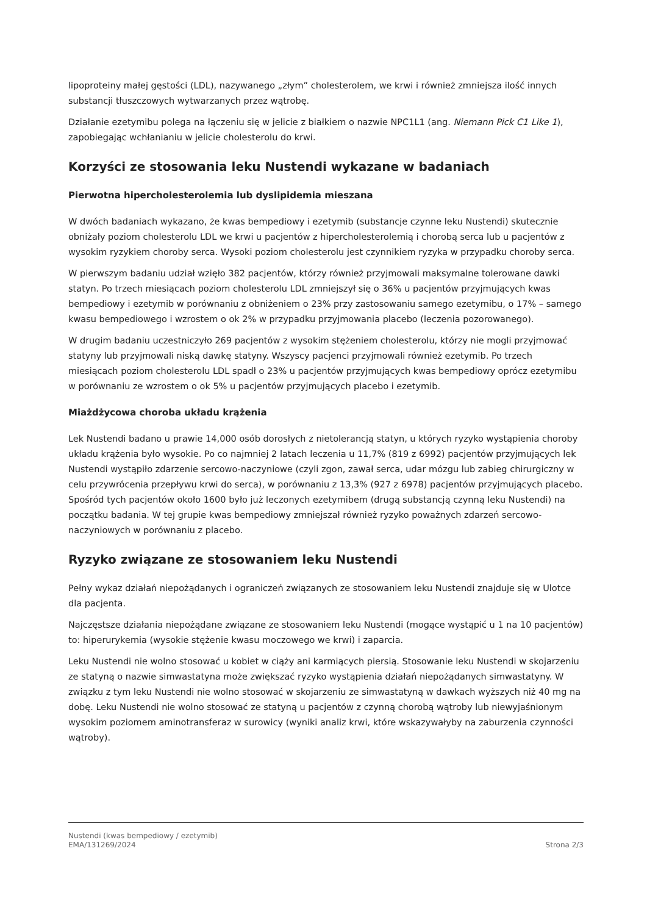lipoproteiny małej gęstości (LDL), nazywanego „złym” cholesterolem, we krwi i również zmniejsza ilość innych substancji tłuszczowych wytwarzanych przez wątrobę.
Działanie ezetymibu polega na łączeniu się w jelicie z białkiem o nazwie NPC1L1 (ang. Niemann Pick C1 Like 1), zapobiegając wchłanianiu w jelicie cholesterolu do krwi.
Korzyści ze stosowania leku Nustendi wykazane w badaniach
Pierwotna hipercholesterolemia lub dyslipidemia mieszana
W dwóch badaniach wykazano, że kwas bempediowy i ezetymib (substancje czynne leku Nustendi) skutecznie obniżały poziom cholesterolu LDL we krwi u pacjentów z hipercholesterolemią i chorobą serca lub u pacjentów z wysokim ryzykiem choroby serca. Wysoki poziom cholesterolu jest czynnikiem ryzyka w przypadku choroby serca.
W pierwszym badaniu udział wzięło 382 pacjentów, którzy również przyjmowali maksymalne tolerowane dawki statyn. Po trzech miesiącach poziom cholesterolu LDL zmniejszył się o 36% u pacjentów przyjmujących kwas bempediowy i ezetymib w porównaniu z obniżeniem o 23% przy zastosowaniu samego ezetymibu, o 17% – samego kwasu bempediowego i wzrostem o ok 2% w przypadku przyjmowania placebo (leczenia pozorowanego).
W drugim badaniu uczestniczyło 269 pacjentów z wysokim stężeniem cholesterolu, którzy nie mogli przyjmować statyny lub przyjmowali niską dawkę statyny. Wszyscy pacjenci przyjmowali również ezetymib. Po trzech miesiącach poziom cholesterolu LDL spadł o 23% u pacjentów przyjmujących kwas bempediowy oprócz ezetymibu w porównaniu ze wzrostem o ok 5% u pacjentów przyjmujących placebo i ezetymib.
Miażdżycowa choroba układu krążenia
Lek Nustendi badano u prawie 14,000 osób dorosłych z nietolerancją statyn, u których ryzyko wystąpienia choroby układu krążenia było wysokie. Po co najmniej 2 latach leczenia u 11,7% (819 z 6992) pacjentów przyjmujących lek Nustendi wystąpiło zdarzenie sercowo-naczyniowe (czyli zgon, zawał serca, udar mózgu lub zabieg chirurgiczny w celu przywrócenia przepływu krwi do serca), w porównaniu z 13,3% (927 z 6978) pacjentów przyjmujących placebo. Spośród tych pacjentów około 1600 było już leczonych ezetymibem (drugą substancją czynną leku Nustendi) na początku badania. W tej grupie kwas bempediowy zmniejszał również ryzyko poważnych zdarzeń sercowo-naczyniowych w porównaniu z placebo.
Ryzyko związane ze stosowaniem leku Nustendi
Pełny wykaz działań niepożądanych i ograniczeń związanych ze stosowaniem leku Nustendi znajduje się w Ulotce dla pacjenta.
Najczęstsze działania niepożądane związane ze stosowaniem leku Nustendi (mogące wystąpić u 1 na 10 pacjentów) to: hiperurykemia (wysokie stężenie kwasu moczowego we krwi) i zaparcia.
Leku Nustendi nie wolno stosować u kobiet w ciąży ani karmiących piersią. Stosowanie leku Nustendi w skojarzeniu ze statyną o nazwie simwastatyna może zwiększać ryzyko wystąpienia działań niepożądanych simwastatyny. W związku z tym leku Nustendi nie wolno stosować w skojarzeniu ze simwastatyną w dawkach wyższych niż 40 mg na dobę. Leku Nustendi nie wolno stosować ze statyną u pacjentów z czynną chorobą wątroby lub niewyjaśnionym wysokim poziomem aminotransferaz w surowicy (wyniki analiz krwi, które wskazywałyby na zaburzenia czynności wątroby).
Nustendi (kwas bempediowy / ezetymib)
EMA/131269/2024
Strona 2/3